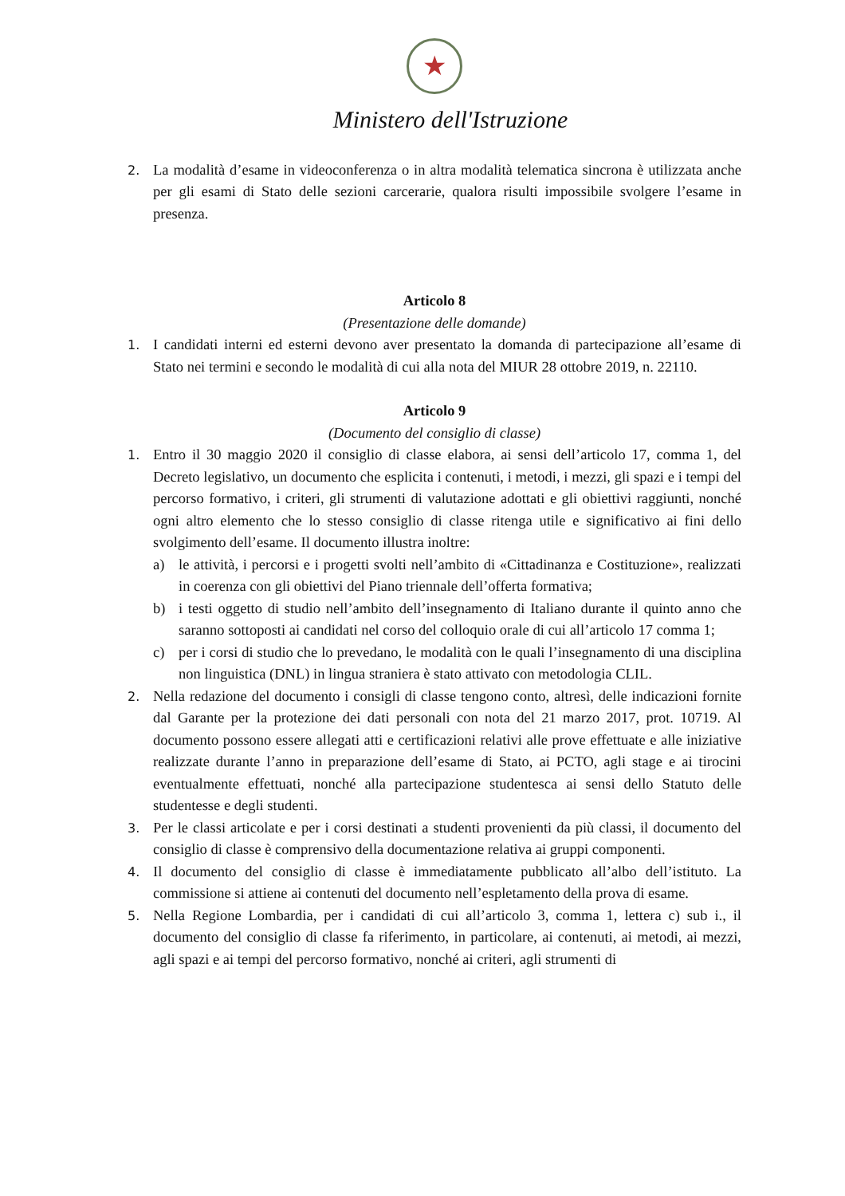★
Ministero dell'Istruzione
2.
La modalità d’esame in videoconferenza o in altra modalità telematica sincrona è utilizzata anche per gli esami di Stato delle sezioni carcerarie, qualora risulti impossibile svolgere l’esame in presenza.
Articolo 8
(Presentazione delle domande)
1.
I candidati interni ed esterni devono aver presentato la domanda di partecipazione all’esame di Stato nei termini e secondo le modalità di cui alla nota del MIUR 28 ottobre 2019, n. 22110.
Articolo 9
(Documento del consiglio di classe)
1.
Entro il 30 maggio 2020 il consiglio di classe elabora, ai sensi dell’articolo 17, comma 1, del Decreto legislativo, un documento che esplicita i contenuti, i metodi, i mezzi, gli spazi e i tempi del percorso formativo, i criteri, gli strumenti di valutazione adottati e gli obiettivi raggiunti, nonché ogni altro elemento che lo stesso consiglio di classe ritenga utile e significativo ai fini dello svolgimento dell’esame. Il documento illustra inoltre:
a) le attività, i percorsi e i progetti svolti nell’ambito di «Cittadinanza e Costituzione», realizzati in coerenza con gli obiettivi del Piano triennale dell’offerta formativa;
b) i testi oggetto di studio nell’ambito dell’insegnamento di Italiano durante il quinto anno che saranno sottoposti ai candidati nel corso del colloquio orale di cui all’articolo 17 comma 1;
c) per i corsi di studio che lo prevedano, le modalità con le quali l’insegnamento di una disciplina non linguistica (DNL) in lingua straniera è stato attivato con metodologia CLIL.
2.
Nella redazione del documento i consigli di classe tengono conto, altresì, delle indicazioni fornite dal Garante per la protezione dei dati personali con nota del 21 marzo 2017, prot. 10719. Al documento possono essere allegati atti e certificazioni relativi alle prove effettuate e alle iniziative realizzate durante l’anno in preparazione dell’esame di Stato, ai PCTO, agli stage e ai tirocini eventualmente effettuati, nonché alla partecipazione studentesca ai sensi dello Statuto delle studentesse e degli studenti.
3.
Per le classi articolate e per i corsi destinati a studenti provenienti da più classi, il documento del consiglio di classe è comprensivo della documentazione relativa ai gruppi componenti.
4.
Il documento del consiglio di classe è immediatamente pubblicato all’albo dell’istituto. La commissione si attiene ai contenuti del documento nell’espletamento della prova di esame.
5.
Nella Regione Lombardia, per i candidati di cui all’articolo 3, comma 1, lettera c) sub i., il documento del consiglio di classe fa riferimento, in particolare, ai contenuti, ai metodi, ai mezzi, agli spazi e ai tempi del percorso formativo, nonché ai criteri, agli strumenti di